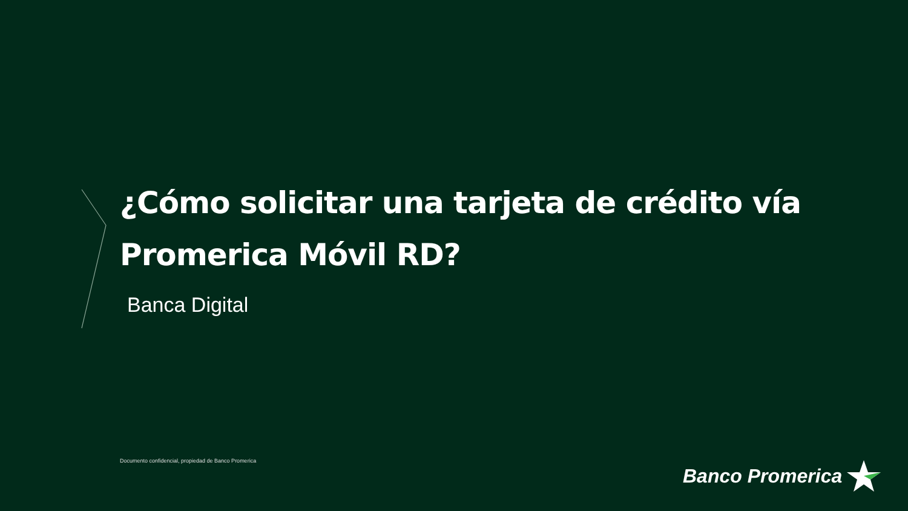¿Cómo solicitar una tarjeta de crédito vía Promerica Móvil RD?
Banca Digital
Documento confidencial, propiedad de Banco Promerica
Banco Promerica